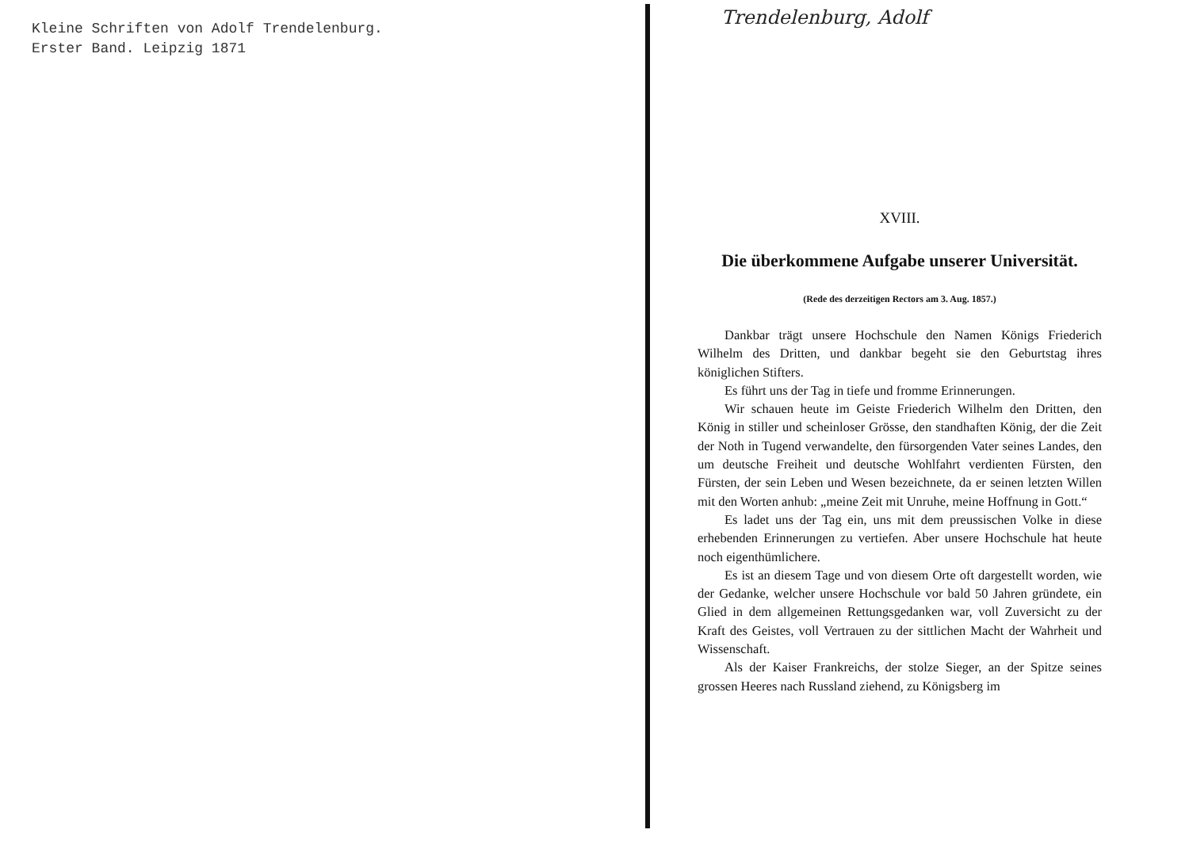Kleine Schriften von Adolf Trendelenburg.
Erster Band. Leipzig 1871
Trendelenburg, Adolf
XVIII.
Die überkommene Aufgabe unserer Universität.
(Rede des derzeitigen Rectors am 3. Aug. 1857.)
Dankbar trägt unsere Hochschule den Namen Königs Friederich Wilhelm des Dritten, und dankbar begeht sie den Geburtstag ihres königlichen Stifters.
Es führt uns der Tag in tiefe und fromme Erinnerungen.
Wir schauen heute im Geiste Friederich Wilhelm den Dritten, den König in stiller und scheinloser Grösse, den standhaften König, der die Zeit der Noth in Tugend verwandelte, den fürsorgenden Vater seines Landes, den um deutsche Freiheit und deutsche Wohlfahrt verdienten Fürsten, den Fürsten, der sein Leben und Wesen bezeichnete, da er seinen letzten Willen mit den Worten anhub: „meine Zeit mit Unruhe, meine Hoffnung in Gott.“
Es ladet uns der Tag ein, uns mit dem preussischen Volke in diese erhebenden Erinnerungen zu vertiefen. Aber unsere Hochschule hat heute noch eigenthümlichere.
Es ist an diesem Tage und von diesem Orte oft dargestellt worden, wie der Gedanke, welcher unsere Hochschule vor bald 50 Jahren gründete, ein Glied in dem allgemeinen Rettungsgedanken war, voll Zuversicht zu der Kraft des Geistes, voll Vertrauen zu der sittlichen Macht der Wahrheit und Wissenschaft.
Als der Kaiser Frankreichs, der stolze Sieger, an der Spitze seines grossen Heeres nach Russland ziehend, zu Königsberg im